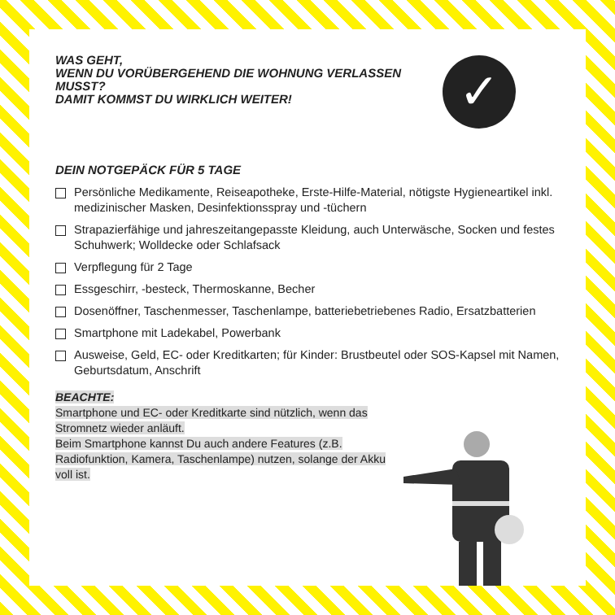WAS GEHT,
WENN DU VORÜBERGEHEND DIE WOHNUNG VERLASSEN MUSST?
DAMIT KOMMST DU WIRKLICH WEITER!
✓
DEIN NOTGEPÄCK FÜR 5 TAGE
Persönliche Medikamente, Reiseapotheke, Erste-Hilfe-Material, nötigste Hygieneartikel inkl. medizinischer Masken, Desinfektionsspray und -tüchern
Strapazierfähige und jahreszeitangepasste Kleidung, auch Unterwäsche, Socken und festes Schuhwerk; Wolldecke oder Schlafsack
Verpflegung für 2 Tage
Essgeschirr, -besteck, Thermoskanne, Becher
Dosenöffner, Taschenmesser, Taschenlampe, batteriebetriebenes Radio, Ersatzbatterien
Smartphone mit Ladekabel, Powerbank
Ausweise, Geld, EC- oder Kreditkarten; für Kinder: Brustbeutel oder SOS-Kapsel mit Namen, Geburtsdatum, Anschrift
BEACHTE:
Smartphone und EC- oder Kreditkarte sind nützlich, wenn das Stromnetz wieder anläuft.
Beim Smartphone kannst Du auch andere Features (z.B. Radiofunktion, Kamera, Taschenlampe) nutzen, solange der Akku voll ist.